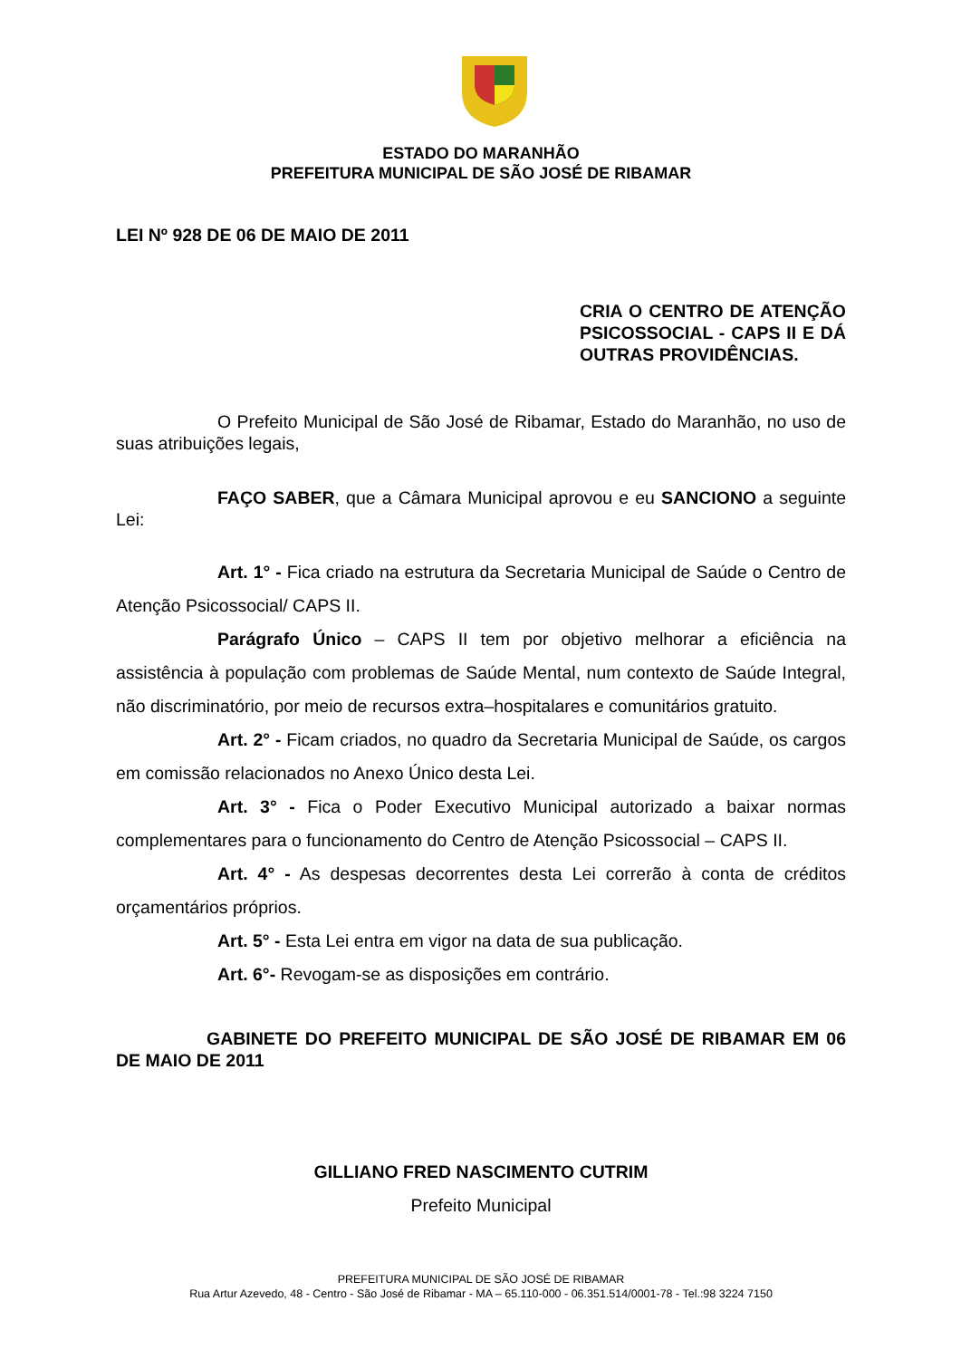ESTADO DO MARANHÃO
PREFEITURA MUNICIPAL DE SÃO JOSÉ DE RIBAMAR
LEI Nº 928 DE 06 DE MAIO DE 2011
CRIA O CENTRO DE ATENÇÃO PSICOSSOCIAL - CAPS II E DÁ OUTRAS PROVIDÊNCIAS.
O Prefeito Municipal de São José de Ribamar, Estado do Maranhão, no uso de suas atribuições legais,
FAÇO SABER, que a Câmara Municipal aprovou e eu SANCIONO a seguinte Lei:
Art. 1° - Fica criado na estrutura da Secretaria Municipal de Saúde o Centro de Atenção Psicossocial/ CAPS II.
Parágrafo Único – CAPS II tem por objetivo melhorar a eficiência na assistência à população com problemas de Saúde Mental, num contexto de Saúde Integral, não discriminatório, por meio de recursos extra–hospitalares e comunitários gratuito.
Art. 2° - Ficam criados, no quadro da Secretaria Municipal de Saúde, os cargos em comissão relacionados no Anexo Único desta Lei.
Art. 3° - Fica o Poder Executivo Municipal autorizado a baixar normas complementares para o funcionamento do Centro de Atenção Psicossocial – CAPS II.
Art. 4° - As despesas decorrentes desta Lei correrão à conta de créditos orçamentários próprios.
Art. 5° - Esta Lei entra em vigor na data de sua publicação.
Art. 6°- Revogam-se as disposições em contrário.
GABINETE DO PREFEITO MUNICIPAL DE SÃO JOSÉ DE RIBAMAR EM 06 DE MAIO DE 2011
GILLIANO FRED NASCIMENTO CUTRIM
Prefeito Municipal
PREFEITURA MUNICIPAL DE SÃO JOSÉ DE RIBAMAR
Rua Artur Azevedo, 48 - Centro - São José de Ribamar - MA – 65.110-000 - 06.351.514/0001-78 - Tel.:98 3224 7150